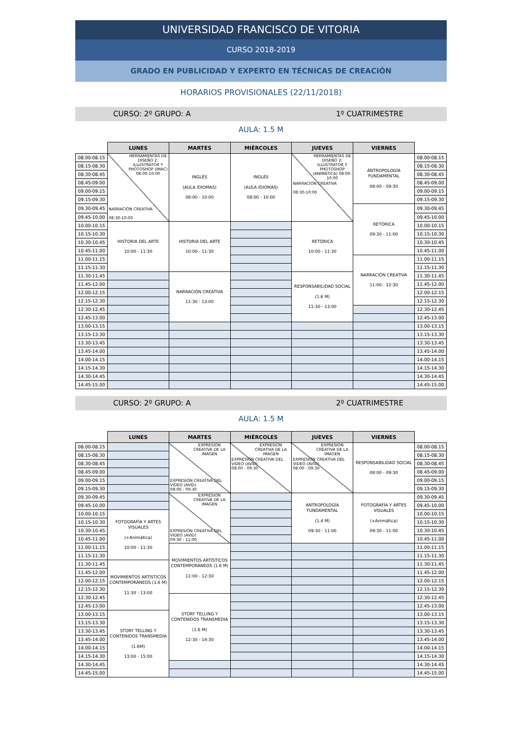UNIVERSIDAD FRANCISCO DE VITORIA
CURSO 2018-2019
GRADO EN PUBLICIDAD Y EXPERTO EN TÉCNICAS DE CREACIÓN
HORARIOS PROVISIONALES (22/11/2018)
CURSO: 2º GRUPO: A 1º CUATRIMESTRE
AULA: 1.5 M
| | LUNES | MARTES | MIÉRCOLES | JUEVES | VIERNES | |
| --- | --- | --- | --- | --- | --- | --- |
| 08.00-08.15 | HERRAMIENTAS DE DISEÑO 2: ILLUSTRATOR Y PHOTOSHOP (IMAC) 08:00-10:00 NARRACIÓN CREATIVA 08:30-10:00 | INGLÉS (AULA IDIOMAS) 08:00 - 10:00 | INGLÉS (AULA IDIOMAS) 08:00 - 10:00 | HERRAMIENTAS DE DISEÑO 2: ILLUSTRATOR Y PHOTOSHOP (ANIMÁTICA) 08:00-10:00 NARRACIÓN CREATIVA 08:30-10:00 | ANTROPOLOGÍA FUNDAMENTAL 08:00 - 09:30 | 08.00-08.15 |
| 08.15-08.30 | | | | | | 08.15-08.30 |
| 08.30-08.45 | | | | | | 08.30-08.45 |
| 08.45-09.00 | | | | | | 08.45-09.00 |
| 09.00-09.15 | | | | | | 09.00-09.15 |
| 09.15-09.30 | | | | | | 09.15-09.30 |
| 09.30-09.45 | | | | | RETÓRICA 09:30 - 11:00 | 09.30-09.45 |
| 09.45-10.00 | | | | | | 09.45-10.00 |
| 10.00-10.15 | HISTORIA DEL ARTE 10:00 - 11:30 | HISTORIA DEL ARTE 10:00 - 11:30 | | RETÓRICA 10:00 - 11:30 | | 10.00-10.15 |
| 10.15-10.30 | | | | | | 10.15-10.30 |
| 10.30-10.45 | | | | | | 10.30-10.45 |
| 10.45-11.00 | | | | | | 10.45-11.00 |
| 11.00-11.15 | | | | | NARRACIÓN CREATIVA 11:00 - 12:30 | 11.00-11.15 |
| 11.15-11.30 | | | | | | 11.15-11.30 |
| 11.30-11.45 | | NARRACIÓN CREATIVA 11:30 - 13:00 | | RESPONSABILIDAD SOCIAL (1.6 M) 11:30 - 13:00 | | 11.30-11.45 |
| 11.45-12.00 | | | | | | 11.45-12.00 |
| 12.00-12.15 | | | | | | 12.00-12.15 |
| 12.15-12.30 | | | | | | 12.15-12.30 |
| 12.30-12.45 | | | | | | 12.30-12.45 |
| 12.45-13.00 | | | | | | 12.45-13.00 |
| 13.00-13.15 | | | | | | 13.00-13.15 |
| 13.15-13.30 | | | | | | 13.15-13.30 |
| 13.30-13.45 | | | | | | 13.30-13.45 |
| 13.45-14.00 | | | | | | 13.45-14.00 |
| 14.00-14.15 | | | | | | 14.00-14.15 |
| 14.15-14.30 | | | | | | 14.15-14.30 |
| 14.30-14.45 | | | | | | 14.30-14.45 |
| 14.45-15.00 | | | | | | 14.45-15.00 |
CURSO: 2º GRUPO: A 2º CUATRIMESTRE
AULA: 1.5 M
| | LUNES | MARTES | MIÉRCOLES | JUEVES | VIERNES | |
| --- | --- | --- | --- | --- | --- | --- |
| 08.00-08.15 | | EXPRESIÓN CREATIVA DE LA IMAGEN EXPRESIÓN CREATIVA DEL VIDEO (AVID) 08:00 - 09:30 | EXPRESIÓN CREATIVA DE LA IMAGEN EXPRESIÓN CREATIVA DEL VIDEO (AVID) 08:00 - 09:30 | EXPRESIÓN CREATIVA DE LA IMAGEN EXPRESIÓN CREATIVA DEL VIDEO (AVID) 08:00 - 09:30 | RESPONSABILIDAD SOCIAL 08:00 - 09:30 | 08.00-08.15 |
| 08.15-08.30 | | | | | | 08.15-08.30 |
| 08.30-08.45 | | | | | | 08.30-08.45 |
| 08.45-09.00 | | | | | | 08.45-09.00 |
| 09.00-09.15 | | | | | | 09.00-09.15 |
| 09.15-09.30 | | | | | | 09.15-09.30 |
| 09.30-09.45 | | EXPRESIÓN CREATIVA DE LA IMAGEN EXPRESIÓN CREATIVA DEL VIDEO (AVID) 09:30 - 11:00 | | ANTROPOLOGÍA FUNDAMENTAL (1.4 M) 09:30 - 11:00 | FOTOGRAFÍA Y ARTES VISUALES (+Animática) 09:30 - 11:00 | 09.30-09.45 |
| 09.45-10.00 | | | | | | 09.45-10.00 |
| 10.00-10.15 | FOTOGRAFÍA Y ARTES VISUALES (+Animática) 10:00 - 11:30 | | | | | 10.00-10.15 |
| 10.15-10.30 | | | | | | 10.15-10.30 |
| 10.30-10.45 | | | | | | 10.30-10.45 |
| 10.45-11.00 | | | | | | 10.45-11.00 |
| 11.00-11.15 | | MOVIMIENTOS ARTÍSTICOS CONTEMPORÁNEOS (1.6 M) 11:00 - 12:30 | | | | 11.00-11.15 |
| 11.15-11.30 | | | | | | 11.15-11.30 |
| 11.30-11.45 | MOVIMIENTOS ARTÍSTICOS CONTEMPORÁNEOS (1.6 M) 11:30 - 13:00 | | | | | 11.30-11.45 |
| 11.45-12.00 | | | | | | 11.45-12.00 |
| 12.00-12.15 | | | | | | 12.00-12.15 |
| 12.15-12.30 | | | | | | 12.15-12.30 |
| 12.30-12.45 | | STORY TELLING Y CONTENIDOS TRANSMEDIA (1.6 M) 12:30 - 14:30 | | | | 12.30-12.45 |
| 12.45-13.00 | | | | | | 12.45-13.00 |
| 13.00-13.15 | STORY TELLING Y CONTENIDOS TRANSMEDIA (1.6M) 13:00 - 15:00 | | | | | 13.00-13.15 |
| 13.15-13.30 | | | | | | 13.15-13.30 |
| 13.30-13.45 | | | | | | 13.30-13.45 |
| 13.45-14.00 | | | | | | 13.45-14.00 |
| 14.00-14.15 | | | | | | 14.00-14.15 |
| 14.15-14.30 | | | | | | 14.15-14.30 |
| 14.30-14.45 | | | | | | 14.30-14.45 |
| 14.45-15.00 | | | | | | 14.45-15.00 |